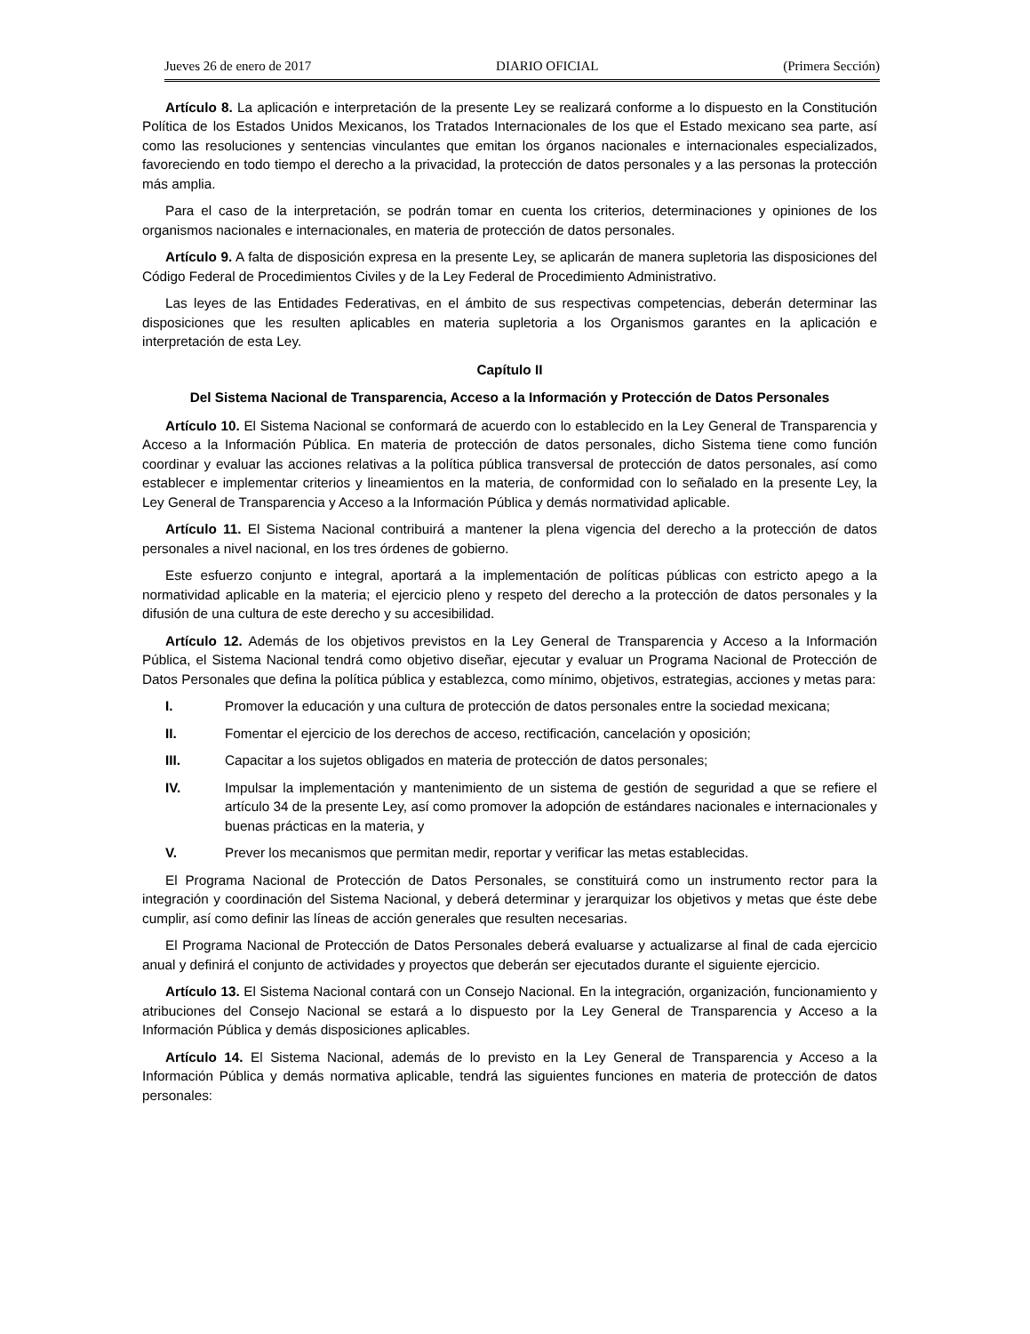Jueves 26 de enero de 2017 DIARIO OFICIAL (Primera Sección)
Artículo 8. La aplicación e interpretación de la presente Ley se realizará conforme a lo dispuesto en la Constitución Política de los Estados Unidos Mexicanos, los Tratados Internacionales de los que el Estado mexicano sea parte, así como las resoluciones y sentencias vinculantes que emitan los órganos nacionales e internacionales especializados, favoreciendo en todo tiempo el derecho a la privacidad, la protección de datos personales y a las personas la protección más amplia.
Para el caso de la interpretación, se podrán tomar en cuenta los criterios, determinaciones y opiniones de los organismos nacionales e internacionales, en materia de protección de datos personales.
Artículo 9. A falta de disposición expresa en la presente Ley, se aplicarán de manera supletoria las disposiciones del Código Federal de Procedimientos Civiles y de la Ley Federal de Procedimiento Administrativo.
Las leyes de las Entidades Federativas, en el ámbito de sus respectivas competencias, deberán determinar las disposiciones que les resulten aplicables en materia supletoria a los Organismos garantes en la aplicación e interpretación de esta Ley.
Capítulo II
Del Sistema Nacional de Transparencia, Acceso a la Información y Protección de Datos Personales
Artículo 10. El Sistema Nacional se conformará de acuerdo con lo establecido en la Ley General de Transparencia y Acceso a la Información Pública. En materia de protección de datos personales, dicho Sistema tiene como función coordinar y evaluar las acciones relativas a la política pública transversal de protección de datos personales, así como establecer e implementar criterios y lineamientos en la materia, de conformidad con lo señalado en la presente Ley, la Ley General de Transparencia y Acceso a la Información Pública y demás normatividad aplicable.
Artículo 11. El Sistema Nacional contribuirá a mantener la plena vigencia del derecho a la protección de datos personales a nivel nacional, en los tres órdenes de gobierno.
Este esfuerzo conjunto e integral, aportará a la implementación de políticas públicas con estricto apego a la normatividad aplicable en la materia; el ejercicio pleno y respeto del derecho a la protección de datos personales y la difusión de una cultura de este derecho y su accesibilidad.
Artículo 12. Además de los objetivos previstos en la Ley General de Transparencia y Acceso a la Información Pública, el Sistema Nacional tendrá como objetivo diseñar, ejecutar y evaluar un Programa Nacional de Protección de Datos Personales que defina la política pública y establezca, como mínimo, objetivos, estrategias, acciones y metas para:
I. Promover la educación y una cultura de protección de datos personales entre la sociedad mexicana;
II. Fomentar el ejercicio de los derechos de acceso, rectificación, cancelación y oposición;
III. Capacitar a los sujetos obligados en materia de protección de datos personales;
IV. Impulsar la implementación y mantenimiento de un sistema de gestión de seguridad a que se refiere el artículo 34 de la presente Ley, así como promover la adopción de estándares nacionales e internacionales y buenas prácticas en la materia, y
V. Prever los mecanismos que permitan medir, reportar y verificar las metas establecidas.
El Programa Nacional de Protección de Datos Personales, se constituirá como un instrumento rector para la integración y coordinación del Sistema Nacional, y deberá determinar y jerarquizar los objetivos y metas que éste debe cumplir, así como definir las líneas de acción generales que resulten necesarias.
El Programa Nacional de Protección de Datos Personales deberá evaluarse y actualizarse al final de cada ejercicio anual y definirá el conjunto de actividades y proyectos que deberán ser ejecutados durante el siguiente ejercicio.
Artículo 13. El Sistema Nacional contará con un Consejo Nacional. En la integración, organización, funcionamiento y atribuciones del Consejo Nacional se estará a lo dispuesto por la Ley General de Transparencia y Acceso a la Información Pública y demás disposiciones aplicables.
Artículo 14. El Sistema Nacional, además de lo previsto en la Ley General de Transparencia y Acceso a la Información Pública y demás normativa aplicable, tendrá las siguientes funciones en materia de protección de datos personales: